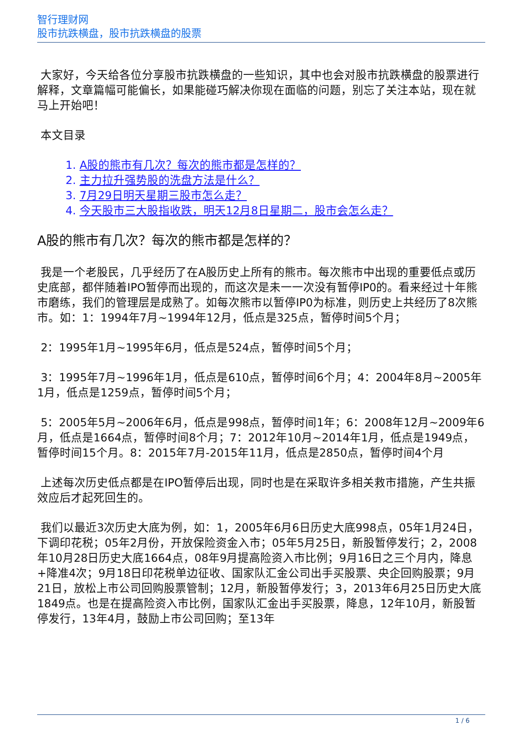智行理财网
股市抗跌横盘，股市抗跌横盘的股票
大家好，今天给各位分享股市抗跌横盘的一些知识，其中也会对股市抗跌横盘的股票进行解释，文章篇幅可能偏长，如果能碰巧解决你现在面临的问题，别忘了关注本站，现在就马上开始吧！
本文目录
1. A股的熊市有几次？每次的熊市都是怎样的？
2. 主力拉升强势股的洗盘方法是什么？
3. 7月29日明天星期三股市怎么走？
4. 今天股市三大股指收跌，明天12月8日星期二，股市会怎么走？
A股的熊市有几次？每次的熊市都是怎样的？
我是一个老股民，几乎经历了在A股历史上所有的熊市。每次熊市中出现的重要低点或历史底部，都伴随着IPO暂停而出现的，而这次是未一一次没有暂停IP0的。看来经过十年熊市磨练，我们的管理层是成熟了。如每次熊市以暂停IP0为标准，则历史上共经历了8次熊市。如：1：1994年7月~1994年12月，低点是325点，暂停时间5个月；
2：1995年1月~1995年6月，低点是524点，暂停时间5个月；
3：1995年7月~1996年1月，低点是610点，暂停时间6个月；4：2004年8月~2005年1月，低点是1259点，暂停时间5个月；
5：2005年5月~2006年6月，低点是998点，暂停时间1年；6：2008年12月~2009年6月，低点是1664点，暂停时间8个月；7：2012年10月~2014年1月，低点是1949点，暂停时间15个月。8：2015年7月-2015年11月，低点是2850点，暂停时间4个月
上述每次历史低点都是在IPO暂停后出现，同时也是在采取许多相关救市措施，产生共振效应后才起死回生的。
我们以最近3次历史大底为例，如：1，2005年6月6日历史大底998点，05年1月24日，下调印花税；05年2月份，开放保险资金入市；05年5月25日，新股暂停发行；2，2008年10月28日历史大底1664点，08年9月提高险资入市比例；9月16日之三个月内，降息+降准4次；9月18日印花税单边征收、国家队汇金公司出手买股票、央企回购股票；9月21日，放松上市公司回购股票管制；12月，新股暂停发行；3，2013年6月25日历史大底1849点。也是在提高险资入市比例，国家队汇金出手买股票，降息，12年10月，新股暂停发行，13年4月，鼓励上市公司回购；至13年
1 / 6